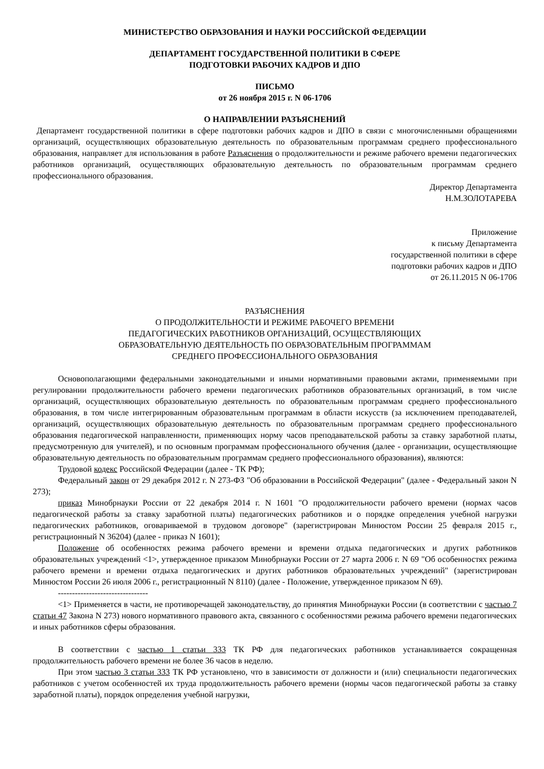МИНИСТЕРСТВО ОБРАЗОВАНИЯ И НАУКИ РОССИЙСКОЙ ФЕДЕРАЦИИ
ДЕПАРТАМЕНТ ГОСУДАРСТВЕННОЙ ПОЛИТИКИ В СФЕРЕ
ПОДГОТОВКИ РАБОЧИХ КАДРОВ И ДПО
ПИСЬМО
от 26 ноября 2015 г. N 06-1706
О НАПРАВЛЕНИИ РАЗЪЯСНЕНИЙ
Департамент государственной политики в сфере подготовки рабочих кадров и ДПО в связи с многочисленными обращениями организаций, осуществляющих образовательную деятельность по образовательным программам среднего профессионального образования, направляет для использования в работе Разъяснения о продолжительности и режиме рабочего времени педагогических работников организаций, осуществляющих образовательную деятельность по образовательным программам среднего профессионального образования.
Директор Департамента
Н.М.ЗОЛОТАРЕВА
Приложение
к письму Департамента
государственной политики в сфере
подготовки рабочих кадров и ДПО
от 26.11.2015 N 06-1706
РАЗЪЯСНЕНИЯ
О ПРОДОЛЖИТЕЛЬНОСТИ И РЕЖИМЕ РАБОЧЕГО ВРЕМЕНИ
ПЕДАГОГИЧЕСКИХ РАБОТНИКОВ ОРГАНИЗАЦИЙ, ОСУЩЕСТВЛЯЮЩИХ
ОБРАЗОВАТЕЛЬНУЮ ДЕЯТЕЛЬНОСТЬ ПО ОБРАЗОВАТЕЛЬНЫМ ПРОГРАММАМ
СРЕДНЕГО ПРОФЕССИОНАЛЬНОГО ОБРАЗОВАНИЯ
Основополагающими федеральными законодательными и иными нормативными правовыми актами, применяемыми при регулировании продолжительности рабочего времени педагогических работников образовательных организаций, в том числе организаций, осуществляющих образовательную деятельность по образовательным программам среднего профессионального образования, в том числе интегрированным образовательным программам в области искусств (за исключением преподавателей, организаций, осуществляющих образовательную деятельность по образовательным программам среднего профессионального образования педагогической направленности, применяющих норму часов преподавательской работы за ставку заработной платы, предусмотренную для учителей), и по основным программам профессионального обучения (далее - организации, осуществляющие образовательную деятельность по образовательным программам среднего профессионального образования), являются:
Трудовой кодекс Российской Федерации (далее - ТК РФ);
Федеральный закон от 29 декабря 2012 г. N 273-ФЗ "Об образовании в Российской Федерации" (далее - Федеральный закон N 273);
приказ Минобрнауки России от 22 декабря 2014 г. N 1601 "О продолжительности рабочего времени (нормах часов педагогической работы за ставку заработной платы) педагогических работников и о порядке определения учебной нагрузки педагогических работников, оговариваемой в трудовом договоре" (зарегистрирован Минюстом России 25 февраля 2015 г., регистрационный N 36204) (далее - приказ N 1601);
Положение об особенностях режима рабочего времени и времени отдыха педагогических и других работников образовательных учреждений <1>, утвержденное приказом Минобрнауки России от 27 марта 2006 г. N 69 "Об особенностях режима рабочего времени и времени отдыха педагогических и других работников образовательных учреждений" (зарегистрирован Минюстом России 26 июля 2006 г., регистрационный N 8110) (далее - Положение, утвержденное приказом N 69).
--------------------------------
<1> Применяется в части, не противоречащей законодательству, до принятия Минобрнауки России (в соответствии с частью 7 статьи 47 Закона N 273) нового нормативного правового акта, связанного с особенностями режима рабочего времени педагогических и иных работников сферы образования.
В соответствии с частью 1 статьи 333 ТК РФ для педагогических работников устанавливается сокращенная продолжительность рабочего времени не более 36 часов в неделю.
При этом частью 3 статьи 333 ТК РФ установлено, что в зависимости от должности и (или) специальности педагогических работников с учетом особенностей их труда продолжительность рабочего времени (нормы часов педагогической работы за ставку заработной платы), порядок определения учебной нагрузки,